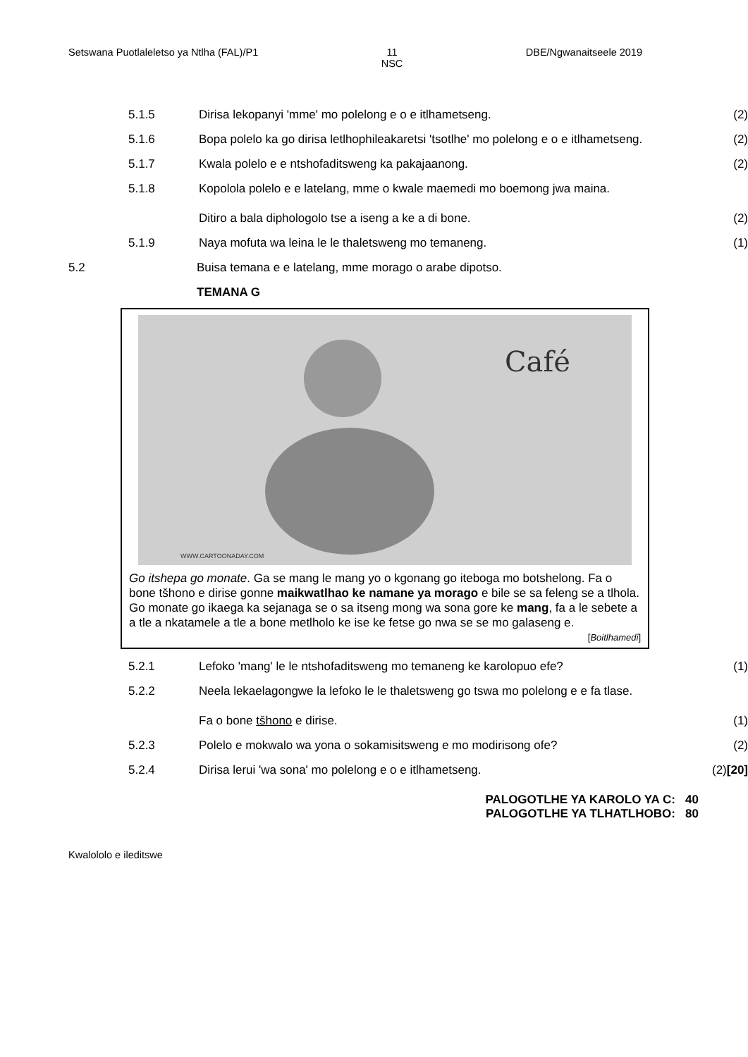Setswana Puotlaleletso ya Ntlha (FAL)/P1
11
NSC
DBE/Ngwanaitseele 2019
5.1.5 Dirisa lekopanyi 'mme' mo polelong e o e itlhametseng. (2)
5.1.6 Bopa polelo ka go dirisa letlhophileakaretsi 'tsotlhe' mo polelong e o e itlhametseng. (2)
5.1.7 Kwala polelo e e ntshofaditsweng ka pakajaanong. (2)
5.1.8 Kopolola polelo e e latelang, mme o kwale maemedi mo boemong jwa maina.
Ditiro a bala diphologolo tse a iseng a ke a di bone. (2)
5.1.9 Naya mofuta wa leina le le thaletsweng mo temaneng. (1)
5.2 Buisa temana e e latelang, mme morago o arabe dipotso.
TEMANA G
Café
WWW.CARTOONADAY.COM
Go itshepa go monate. Ga se mang le mang yo o kgonang go iteboga mo botshelong. Fa o bone tšhono e dirise gonne maikwatlhao ke namane ya morago e bile se sa feleng se a tlhola. Go monate go ikaega ka sejanaga se o sa itseng mong wa sona gore ke mang, fa a le sebete a a tle a nkatamele a tle a bone metlholo ke ise ke fetse go nwa se se mo galaseng e.
[Boitlhamedi]
5.2.1 Lefoko 'mang' le le ntshofaditsweng mo temaneng ke karolopuo efe? (1)
5.2.2 Neela lekaelagongwe la lefoko le le thaletsweng go tswa mo polelong e e fa tlase.
Fa o bone tšhono e dirise. (1)
5.2.3 Polelo e mokwalo wa yona o sokamisitsweng e mo modirisong ofe? (2)
5.2.4 Dirisa lerui 'wa sona' mo polelong e o e itlhametseng. (2)
[20]
PALOGOTLHE YA KAROLO YA C: 40
PALOGOTLHE YA TLHATLHOBO: 80
Kwalololo e ileditswe